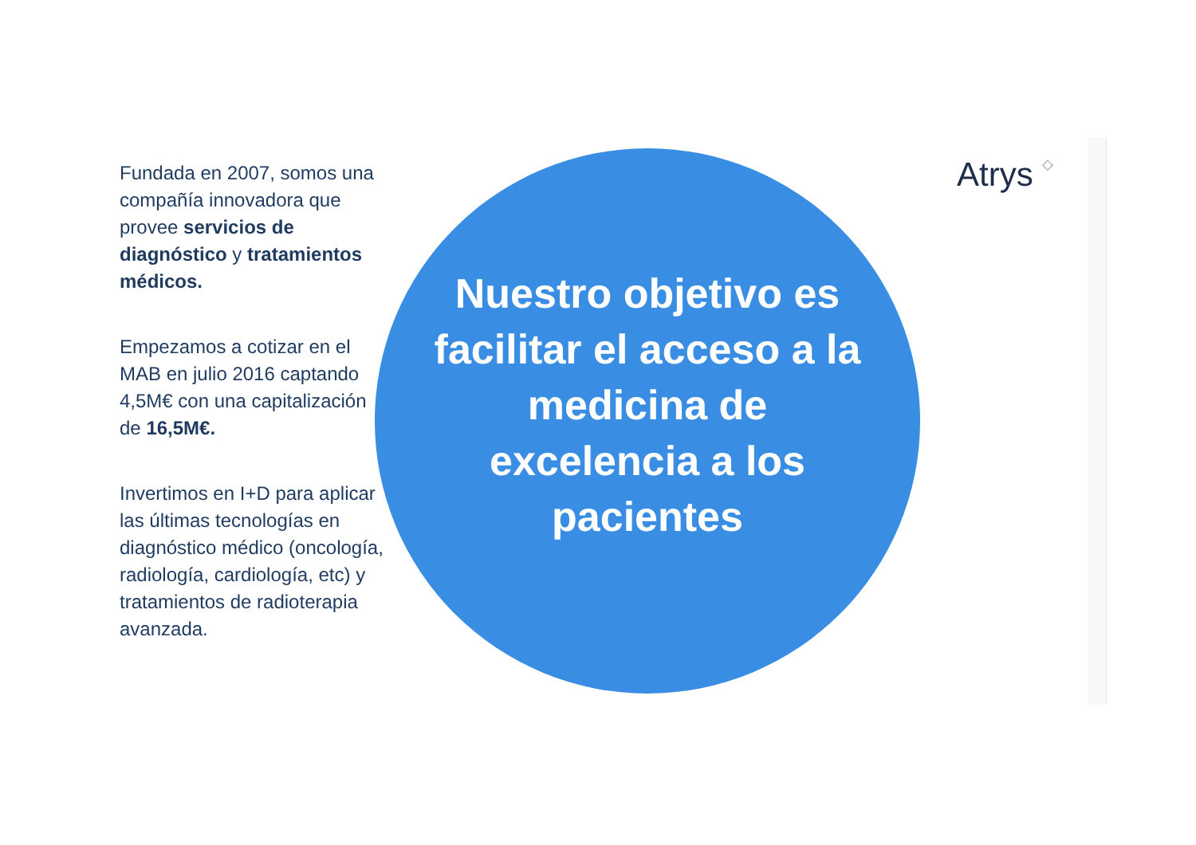Fundada en 2007, somos una compañía innovadora que provee servicios de diagnóstico y tratamientos médicos.
Empezamos a cotizar en el MAB en julio 2016 captando 4,5M€ con una capitalización de 16,5M€.
Invertimos en I+D para aplicar las últimas tecnologías en diagnóstico médico (oncología, radiología, cardiología, etc) y tratamientos de radioterapia avanzada.
Nuestro objetivo es facilitar el acceso a la medicina de excelencia a los pacientes
Atrys ◇